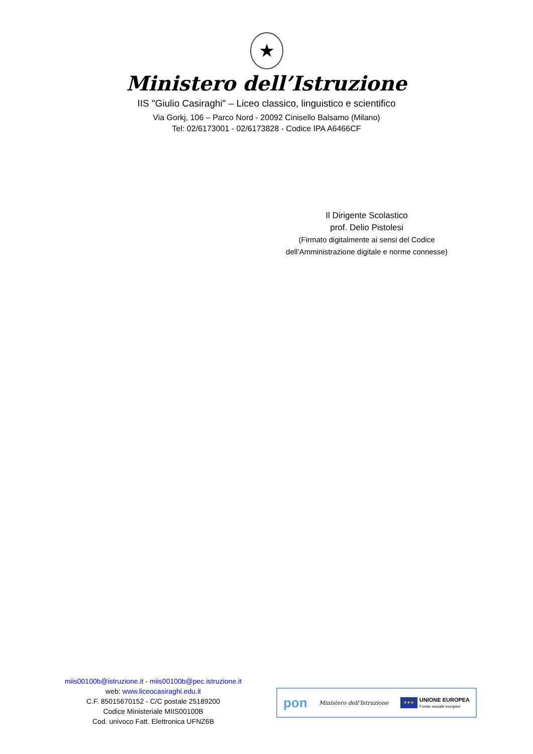★
Ministero dell’Istruzione
IIS "Giulio Casiraghi" – Liceo classico, linguistico e scientifico
Via Gorkj, 106 – Parco Nord - 20092 Cinisello Balsamo (Milano)
Tel: 02/6173001 - 02/6173828 - Codice IPA A6466CF
Il Dirigente Scolastico
prof. Delio Pistolesi
(Firmato digitalmente ai sensi del Codice
dell’Amministrazione digitale e norme connesse)
miis00100b@istruzione.it - miis00100b@pec.istruzione.it
web: www.liceocasiraghi.edu.it
C.F. 85015670152 - C/C postale 25189200
Codice Ministeriale MIIS00100B
Cod. univoco Fatt. Elettronica UFNZ6B
pon Ministero dell’Istruzione ★★★ UNIONE EUROPEA
Fondo sociale europeo